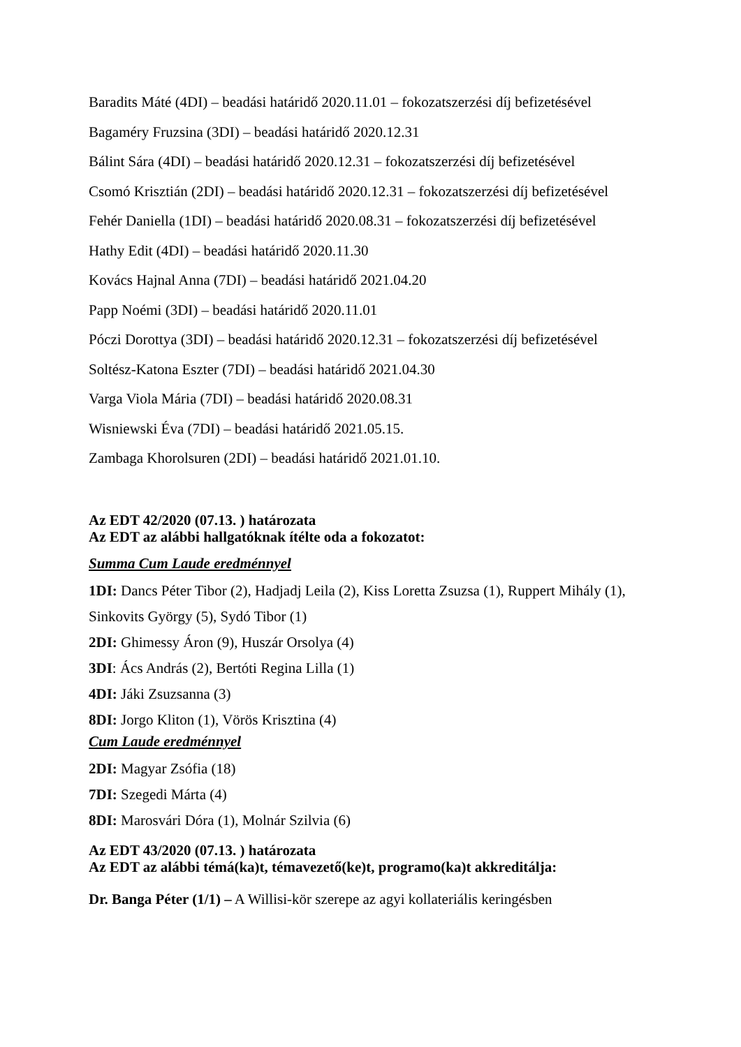Baradits Máté (4DI) – beadási határidő 2020.11.01 – fokozatszerzési díj befizetésével
Bagaméry Fruzsina (3DI) – beadási határidő 2020.12.31
Bálint Sára (4DI) – beadási határidő 2020.12.31 – fokozatszerzési díj befizetésével
Csomó Krisztián (2DI) – beadási határidő 2020.12.31 – fokozatszerzési díj befizetésével
Fehér Daniella (1DI) – beadási határidő 2020.08.31 – fokozatszerzési díj befizetésével
Hathy Edit (4DI) – beadási határidő 2020.11.30
Kovács Hajnal Anna (7DI) – beadási határidő 2021.04.20
Papp Noémi (3DI) – beadási határidő 2020.11.01
Póczi Dorottya (3DI) – beadási határidő 2020.12.31 – fokozatszerzési díj befizetésével
Soltész-Katona Eszter (7DI) – beadási határidő 2021.04.30
Varga Viola Mária (7DI) – beadási határidő 2020.08.31
Wisniewski Éva (7DI) – beadási határidő 2021.05.15.
Zambaga Khorolsuren (2DI) – beadási határidő 2021.01.10.
Az EDT 42/2020 (07.13. ) határozata
Az EDT az alábbi hallgatóknak ítélte oda a fokozatot:
Summa Cum Laude eredménnyel
1DI: Dancs Péter Tibor (2), Hadjadj Leila (2), Kiss Loretta Zsuzsa (1), Ruppert Mihály (1), Sinkovits György (5), Sydó Tibor (1)
2DI: Ghimessy Áron (9), Huszár Orsolya (4)
3DI: Ács András (2), Bertóti Regina Lilla (1)
4DI: Jáki Zsuzsanna (3)
8DI: Jorgo Kliton (1), Vörös Krisztina (4)
Cum Laude eredménnyel
2DI: Magyar Zsófia (18)
7DI: Szegedi Márta (4)
8DI: Marosvári Dóra (1), Molnár Szilvia (6)
Az EDT 43/2020 (07.13. ) határozata
Az EDT az alábbi témá(ka)t, témavezető(ke)t, programo(ka)t akkreditálja:
Dr. Banga Péter (1/1) – A Willisi-kör szerepe az agyi kollateriális keringésben